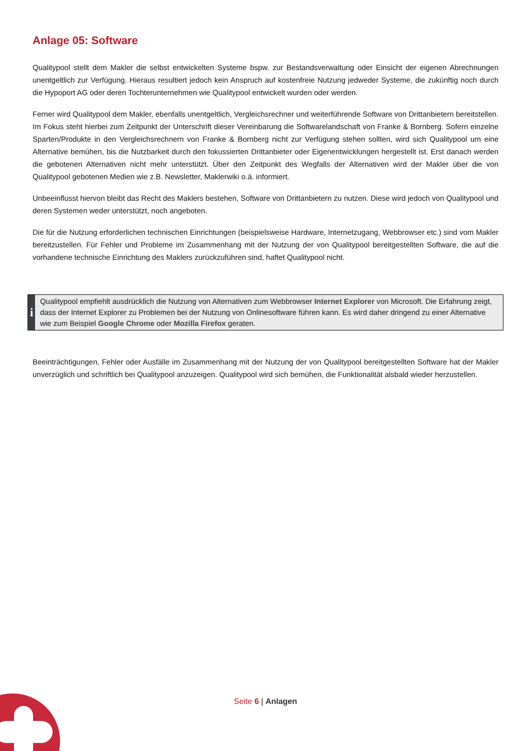Anlage 05: Software
Qualitypool stellt dem Makler die selbst entwickelten Systeme bspw. zur Bestandsverwaltung oder Einsicht der eigenen Abrechnungen unentgeltlich zur Verfügung. Hieraus resultiert jedoch kein Anspruch auf kostenfreie Nutzung jedweder Systeme, die zukünftig noch durch die Hypoport AG oder deren Tochterunternehmen wie Qualitypool entwickelt wurden oder werden.
Ferner wird Qualitypool dem Makler, ebenfalls unentgeltlich, Vergleichsrechner und weiterführende Software von Drittanbietern bereitstellen. Im Fokus steht hierbei zum Zeitpunkt der Unterschrift dieser Vereinbarung die Softwarelandschaft von Franke & Bornberg. Sofern einzelne Sparten/Produkte in den Vergleichsrechnern von Franke & Bornberg nicht zur Verfügung stehen sollten, wird sich Qualitypool um eine Alternative bemühen, bis die Nutzbarkeit durch den fokussierten Drittanbieter oder Eigenentwicklungen hergestellt ist. Erst danach werden die gebotenen Alternativen nicht mehr unterstützt. Über den Zeitpunkt des Wegfalls der Alternativen wird der Makler über die von Qualitypool gebotenen Medien wie z.B. Newsletter, Maklerwiki o.ä. informiert.
Unbeeinflusst hiervon bleibt das Recht des Maklers bestehen, Software von Drittanbietern zu nutzen. Diese wird jedoch von Qualitypool und deren Systemen weder unterstützt, noch angeboten.
Die für die Nutzung erforderlichen technischen Einrichtungen (beispielsweise Hardware, Internetzugang, Webbrowser etc.) sind vom Makler bereitzustellen. Für Fehler und Probleme im Zusammenhang mit der Nutzung der von Qualitypool bereitgestellten Software, die auf die vorhandene technische Einrichtung des Maklers zurückzuführen sind, haftet Qualitypool nicht.
i
Qualitypool empfiehlt ausdrücklich die Nutzung von Alternativen zum Webbrowser Internet Explorer von Microsoft. Die Erfahrung zeigt, dass der Internet Explorer zu Problemen bei der Nutzung von Onlinesoftware führen kann. Es wird daher dringend zu einer Alternative wie zum Beispiel Google Chrome oder Mozilla Firefox geraten.
Beeinträchtigungen, Fehler oder Ausfälle im Zusammenhang mit der Nutzung der von Qualitypool bereitgestellten Software hat der Makler unverzüglich und schriftlich bei Qualitypool anzuzeigen. Qualitypool wird sich bemühen, die Funktionalität alsbald wieder herzustellen.
Seite 6 | Anlagen